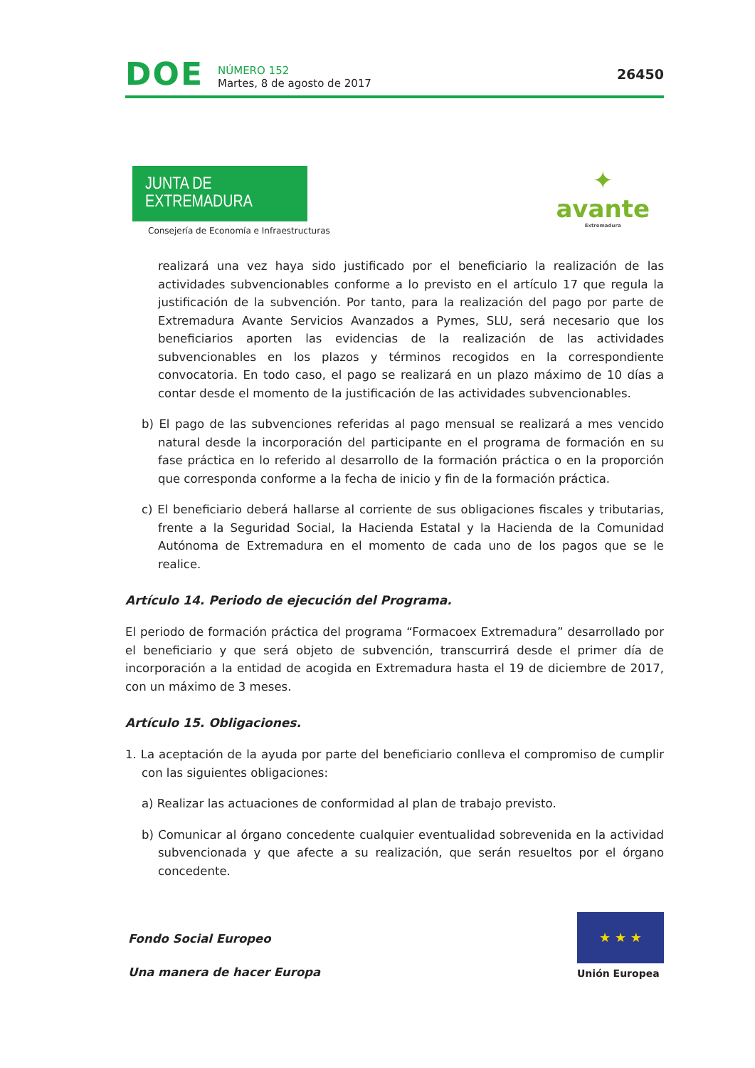DOE
NÚMERO 152
Martes, 8 de agosto de 2017
26450
JUNTA DE EXTREMADURA
Consejería de Economía e Infraestructuras
✦
avante
Extremadura
realizará una vez haya sido justificado por el beneficiario la realización de las actividades subvencionables conforme a lo previsto en el artículo 17 que regula la justificación de la subvención. Por tanto, para la realización del pago por parte de Extremadura Avante Servicios Avanzados a Pymes, SLU, será necesario que los beneficiarios aporten las evidencias de la realización de las actividades subvencionables en los plazos y términos recogidos en la correspondiente convocatoria. En todo caso, el pago se realizará en un plazo máximo de 10 días a contar desde el momento de la justificación de las actividades subvencionables.
b) El pago de las subvenciones referidas al pago mensual se realizará a mes vencido natural desde la incorporación del participante en el programa de formación en su fase práctica en lo referido al desarrollo de la formación práctica o en la proporción que corresponda conforme a la fecha de inicio y fin de la formación práctica.
c) El beneficiario deberá hallarse al corriente de sus obligaciones fiscales y tributarias, frente a la Seguridad Social, la Hacienda Estatal y la Hacienda de la Comunidad Autónoma de Extremadura en el momento de cada uno de los pagos que se le realice.
Artículo 14. Periodo de ejecución del Programa.
El periodo de formación práctica del programa “Formacoex Extremadura” desarrollado por el beneficiario y que será objeto de subvención, transcurrirá desde el primer día de incorporación a la entidad de acogida en Extremadura hasta el 19 de diciembre de 2017, con un máximo de 3 meses.
Artículo 15. Obligaciones.
1. La aceptación de la ayuda por parte del beneficiario conlleva el compromiso de cumplir con las siguientes obligaciones:
a) Realizar las actuaciones de conformidad al plan de trabajo previsto.
b) Comunicar al órgano concedente cualquier eventualidad sobrevenida en la actividad subvencionada y que afecte a su realización, que serán resueltos por el órgano concedente.
Fondo Social Europeo
Una manera de hacer Europa
★ ★ ★
Unión Europea